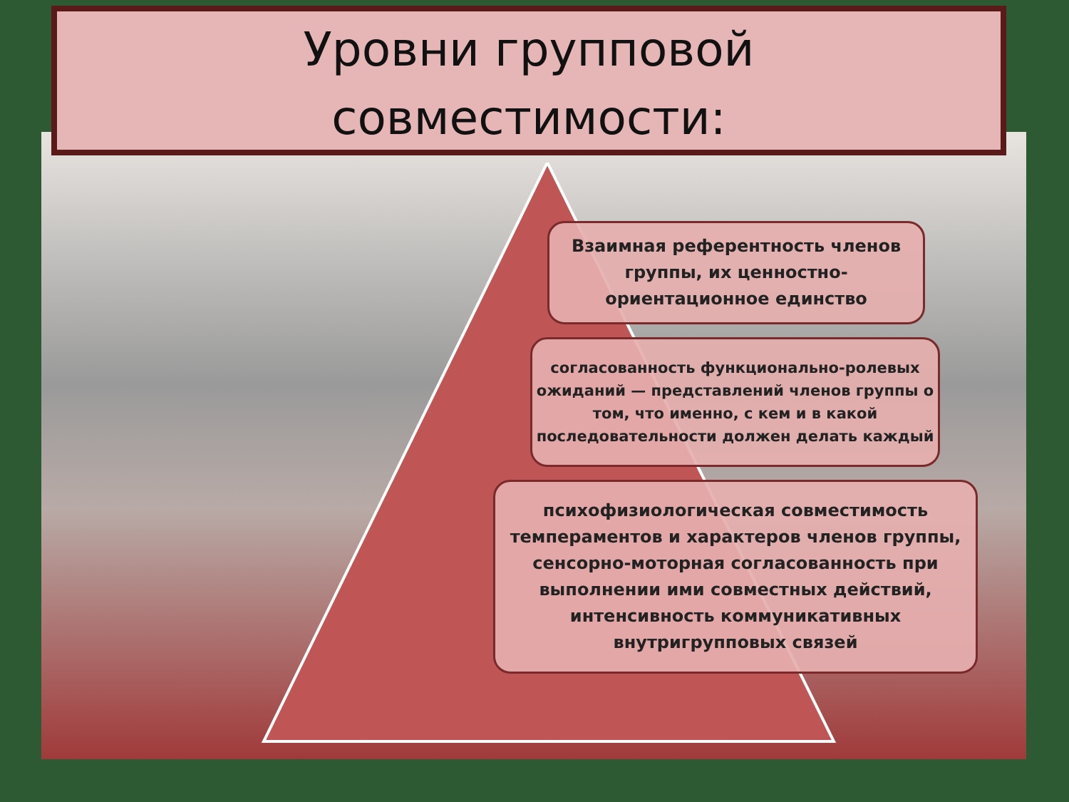Уровни групповой
совместимости:
Взаимная референтность членов группы, их ценностно-ориентационное единство
согласованность функционально-ролевых ожиданий — представлений членов группы о том, что именно, с кем и в какой последовательности должен делать каждый
психофизиологическая совместимость темпераментов и характеров членов группы, сенсорно-моторная согласованность при выполнении ими совместных действий, интенсивность коммуникативных внутригрупповых связей